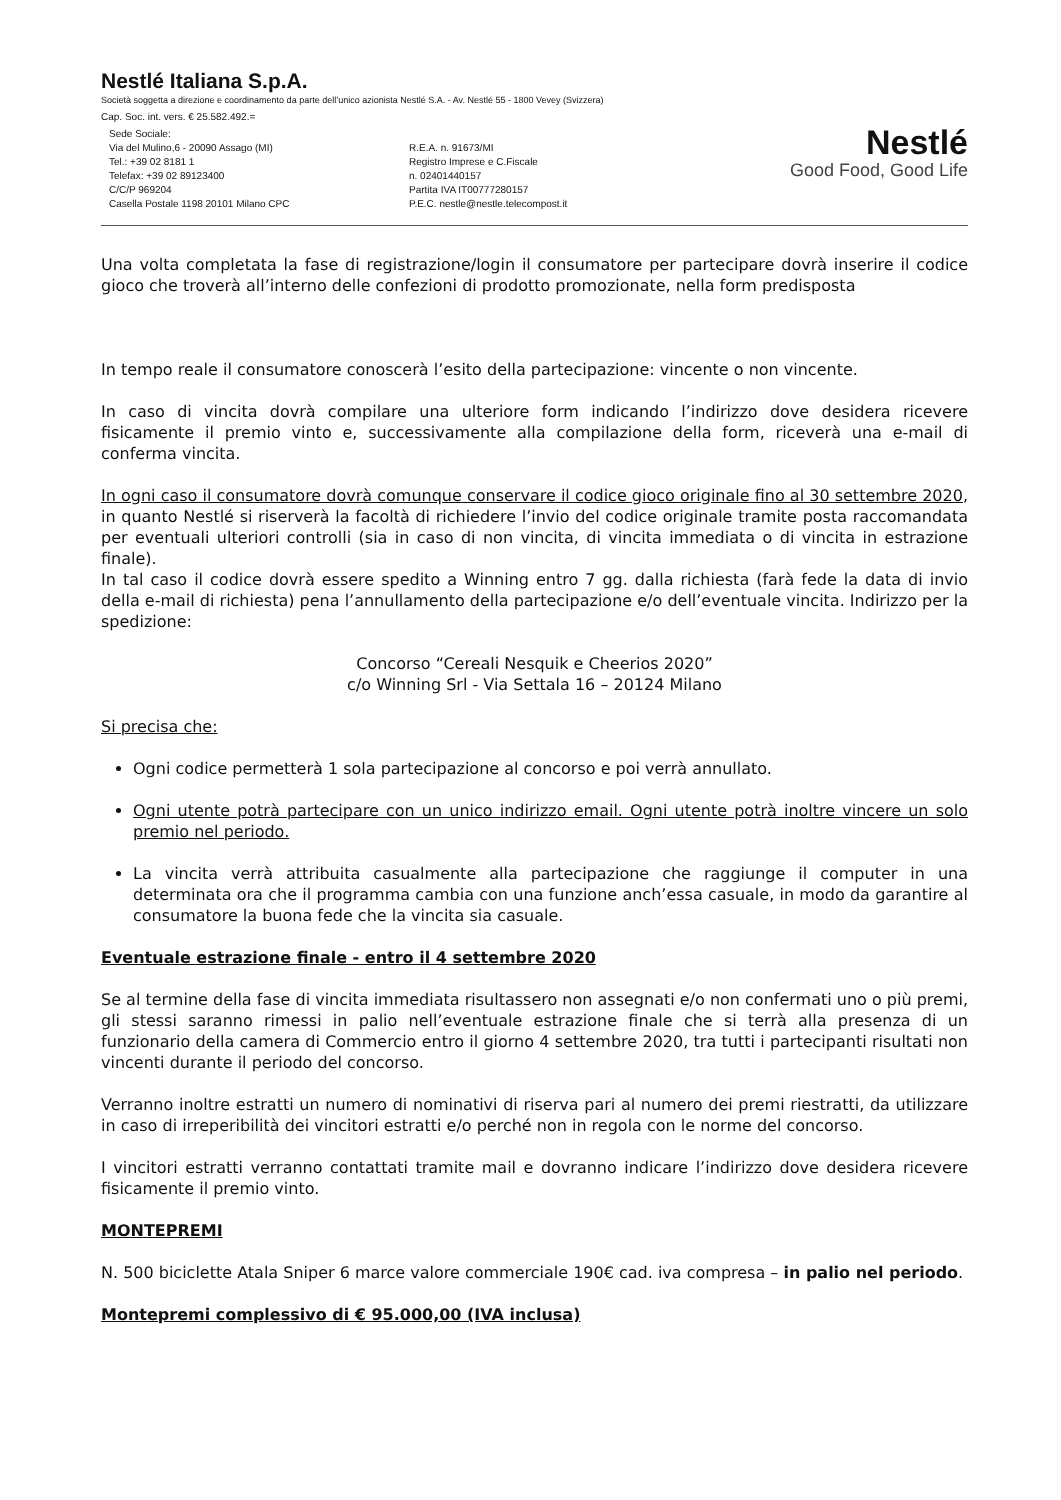Nestlé Italiana S.p.A.
Società soggetta a direzione e coordinamento da parte dell’unico azionista Nestlé S.A. - Av. Nestlé 55 - 1800 Vevey (Svizzera)
Cap. Soc. int. vers. € 25.582.492.=
Sede Sociale:
Via del Mulino,6 - 20090 Assago (MI)
Tel.: +39 02 8181 1
Telefax: +39 02 89123400
C/C/P 969204
Casella Postale 1198 20101 Milano CPC
R.E.A. n. 91673/MI
Registro Imprese e C.Fiscale
n. 02401440157
Partita IVA IT00777280157
P.E.C. nestle@nestle.telecompost.it
Nestlé
Good Food, Good Life
Una volta completata la fase di registrazione/login il consumatore per partecipare dovrà inserire il codice gioco che troverà all’interno delle confezioni di prodotto promozionate, nella form predisposta
In tempo reale il consumatore conoscerà l’esito della partecipazione: vincente o non vincente.
In caso di vincita dovrà compilare una ulteriore form indicando l’indirizzo dove desidera ricevere fisicamente il premio vinto e, successivamente alla compilazione della form, riceverà una e-mail di conferma vincita.
In ogni caso il consumatore dovrà comunque conservare il codice gioco originale fino al 30 settembre 2020, in quanto Nestlé si riserverà la facoltà di richiedere l’invio del codice originale tramite posta raccomandata per eventuali ulteriori controlli (sia in caso di non vincita, di vincita immediata o di vincita in estrazione finale).
In tal caso il codice dovrà essere spedito a Winning entro 7 gg. dalla richiesta (farà fede la data di invio della e-mail di richiesta) pena l’annullamento della partecipazione e/o dell’eventuale vincita. Indirizzo per la spedizione:
Concorso “Cereali Nesquik e Cheerios 2020”
c/o Winning Srl - Via Settala 16 – 20124 Milano
Si precisa che:
Ogni codice permetterà 1 sola partecipazione al concorso e poi verrà annullato.
Ogni utente potrà partecipare con un unico indirizzo email. Ogni utente potrà inoltre vincere un solo premio nel periodo.
La vincita verrà attribuita casualmente alla partecipazione che raggiunge il computer in una determinata ora che il programma cambia con una funzione anch’essa casuale, in modo da garantire al consumatore la buona fede che la vincita sia casuale.
Eventuale estrazione finale - entro il 4 settembre 2020
Se al termine della fase di vincita immediata risultassero non assegnati e/o non confermati uno o più premi, gli stessi saranno rimessi in palio nell’eventuale estrazione finale che si terrà alla presenza di un funzionario della camera di Commercio entro il giorno 4 settembre 2020, tra tutti i partecipanti risultati non vincenti durante il periodo del concorso.
Verranno inoltre estratti un numero di nominativi di riserva pari al numero dei premi riestratti, da utilizzare in caso di irreperibilità dei vincitori estratti e/o perché non in regola con le norme del concorso.
I vincitori estratti verranno contattati tramite mail e dovranno indicare l’indirizzo dove desidera ricevere fisicamente il premio vinto.
MONTEPREMI
N. 500 biciclette Atala Sniper 6 marce valore commerciale 190€ cad. iva compresa – in palio nel periodo.
Montepremi complessivo di € 95.000,00 (IVA inclusa)